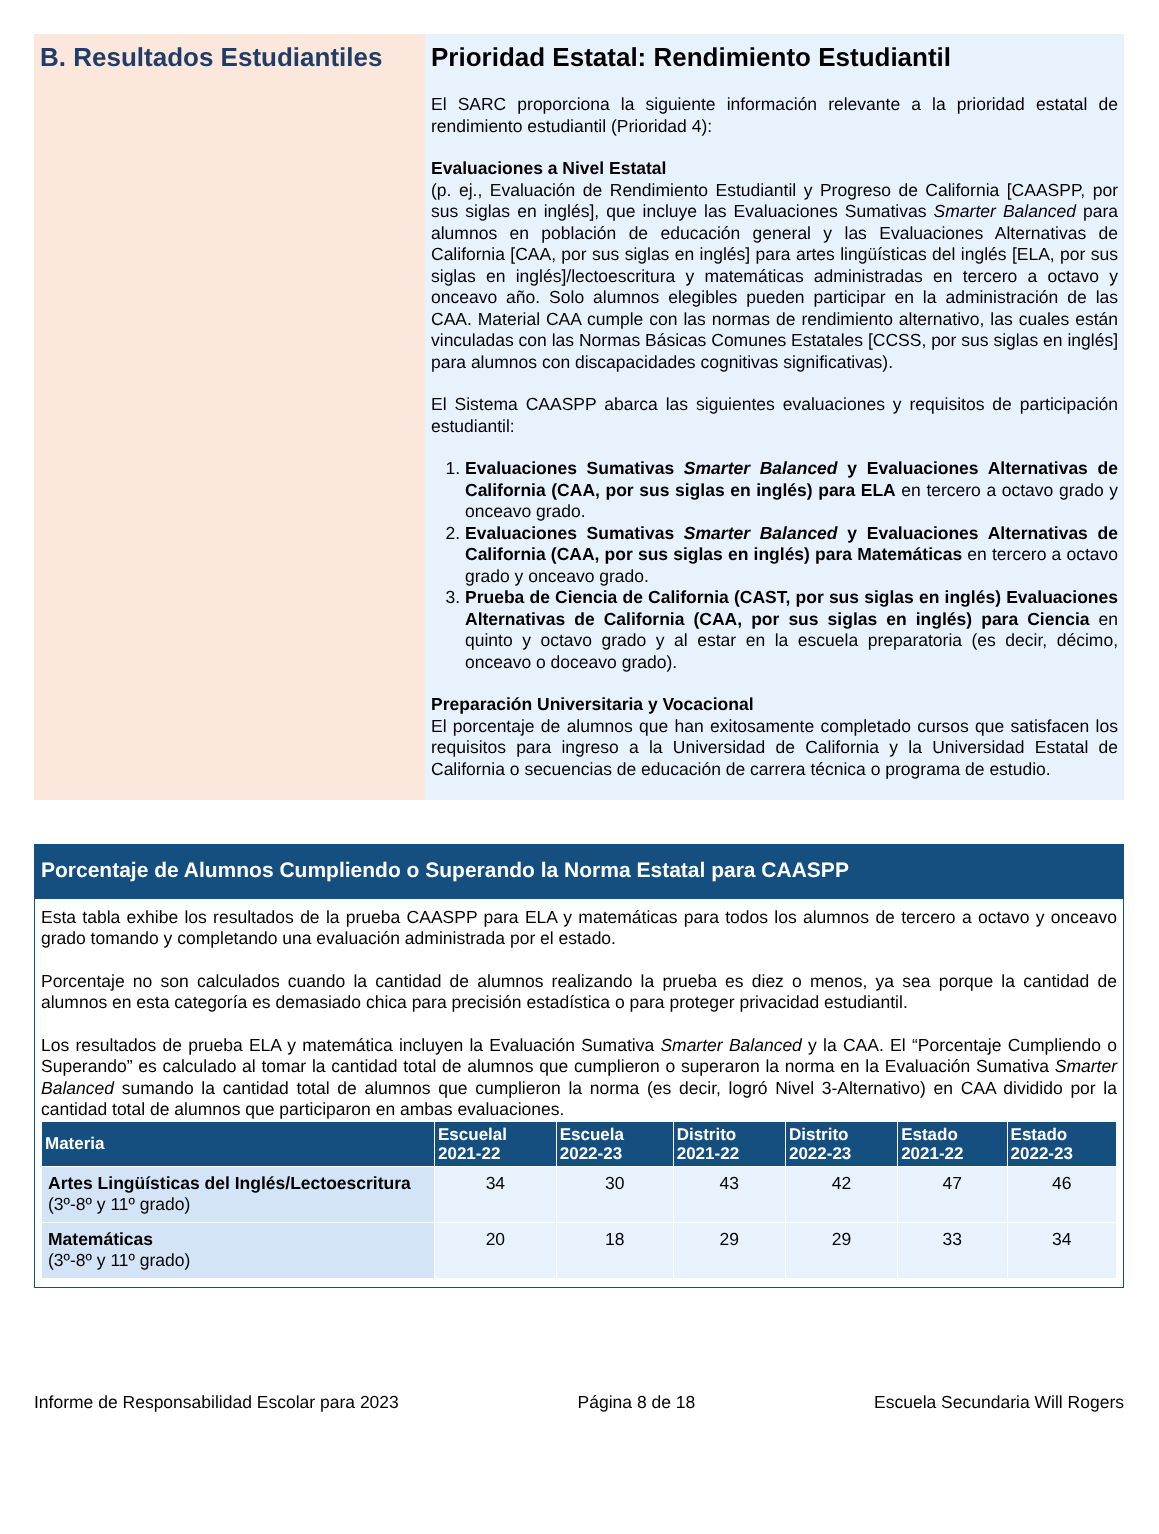B. Resultados Estudiantiles Prioridad Estatal: Rendimiento Estudiantil
El SARC proporciona la siguiente información relevante a la prioridad estatal de rendimiento estudiantil (Prioridad 4):
Evaluaciones a Nivel Estatal
(p. ej., Evaluación de Rendimiento Estudiantil y Progreso de California [CAASPP, por sus siglas en inglés], que incluye las Evaluaciones Sumativas Smarter Balanced para alumnos en población de educación general y las Evaluaciones Alternativas de California [CAA, por sus siglas en inglés] para artes lingüísticas del inglés [ELA, por sus siglas en inglés]/lectoescritura y matemáticas administradas en tercero a octavo y onceavo año. Solo alumnos elegibles pueden participar en la administración de las CAA. Material CAA cumple con las normas de rendimiento alternativo, las cuales están vinculadas con las Normas Básicas Comunes Estatales [CCSS, por sus siglas en inglés] para alumnos con discapacidades cognitivas significativas).
El Sistema CAASPP abarca las siguientes evaluaciones y requisitos de participación estudiantil:
1. Evaluaciones Sumativas Smarter Balanced y Evaluaciones Alternativas de California (CAA, por sus siglas en inglés) para ELA en tercero a octavo grado y onceavo grado.
2. Evaluaciones Sumativas Smarter Balanced y Evaluaciones Alternativas de California (CAA, por sus siglas en inglés) para Matemáticas en tercero a octavo grado y onceavo grado.
3. Prueba de Ciencia de California (CAST, por sus siglas en inglés) Evaluaciones Alternativas de California (CAA, por sus siglas en inglés) para Ciencia en quinto y octavo grado y al estar en la escuela preparatoria (es decir, décimo, onceavo o doceavo grado).
Preparación Universitaria y Vocacional
El porcentaje de alumnos que han exitosamente completado cursos que satisfacen los requisitos para ingreso a la Universidad de California y la Universidad Estatal de California o secuencias de educación de carrera técnica o programa de estudio.
Porcentaje de Alumnos Cumpliendo o Superando la Norma Estatal para CAASPP
Esta tabla exhibe los resultados de la prueba CAASPP para ELA y matemáticas para todos los alumnos de tercero a octavo y onceavo grado tomando y completando una evaluación administrada por el estado.
Porcentaje no son calculados cuando la cantidad de alumnos realizando la prueba es diez o menos, ya sea porque la cantidad de alumnos en esta categoría es demasiado chica para precisión estadística o para proteger privacidad estudiantil.
Los resultados de prueba ELA y matemática incluyen la Evaluación Sumativa Smarter Balanced y la CAA. El “Porcentaje Cumpliendo o Superando” es calculado al tomar la cantidad total de alumnos que cumplieron o superaron la norma en la Evaluación Sumativa Smarter Balanced sumando la cantidad total de alumnos que cumplieron la norma (es decir, logró Nivel 3-Alternativo) en CAA dividido por la cantidad total de alumnos que participaron en ambas evaluaciones.
| Materia | Escuelal 2021-22 | Escuela 2022-23 | Distrito 2021-22 | Distrito 2022-23 | Estado 2021-22 | Estado 2022-23 |
| --- | --- | --- | --- | --- | --- | --- |
| Artes Lingüísticas del Inglés/Lectoescritura (3º-8º y 11º grado) | 34 | 30 | 43 | 42 | 47 | 46 |
| Matemáticas (3º-8º y 11º grado) | 20 | 18 | 29 | 29 | 33 | 34 |
Informe de Responsabilidad Escolar para 2023 Página 8 de 18 Escuela Secundaria Will Rogers